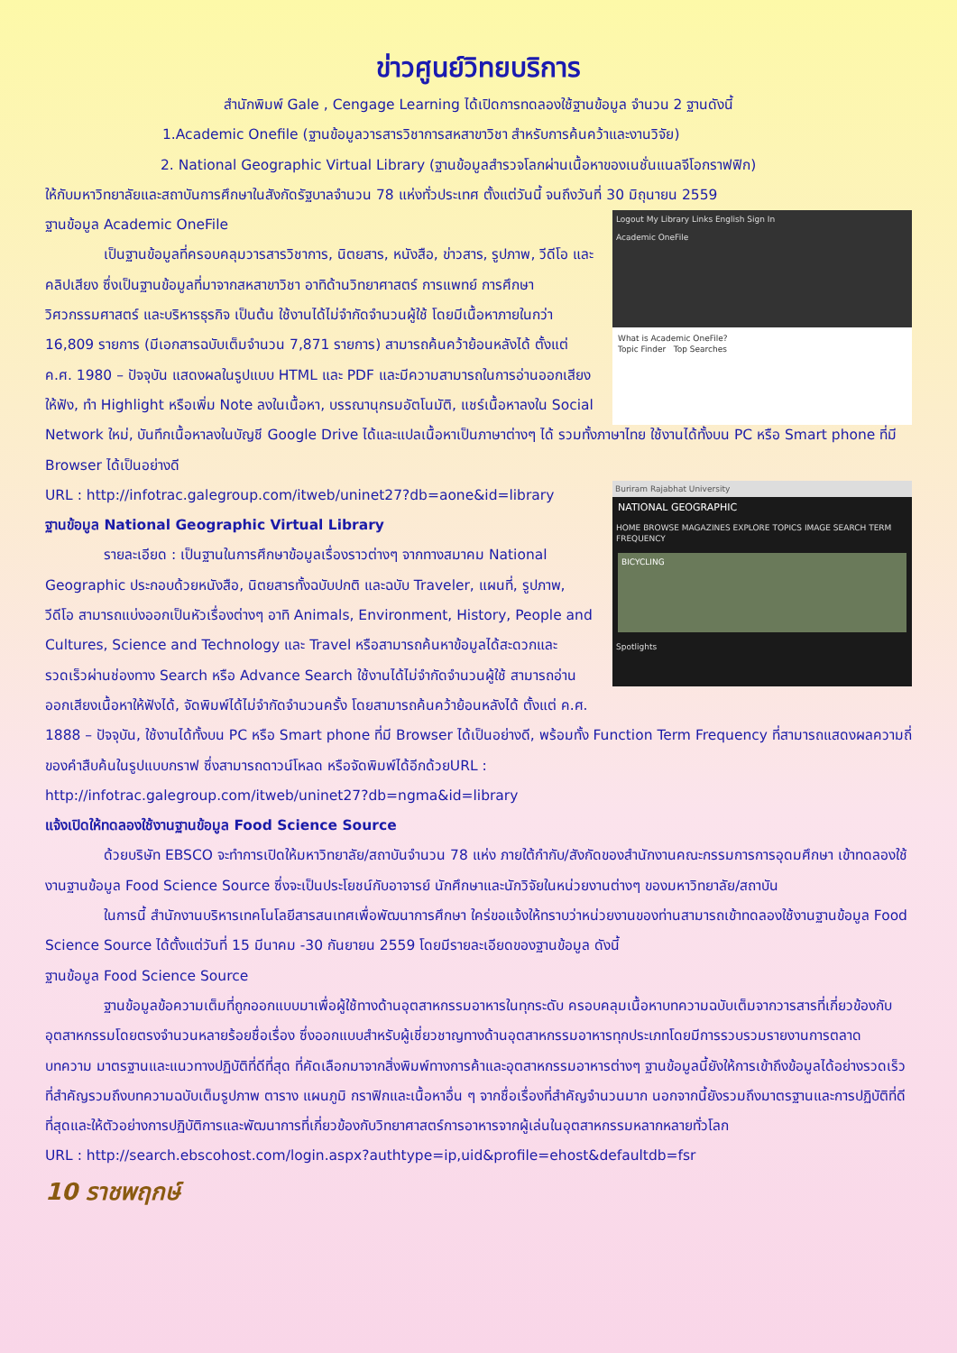ข่าวศูนย์วิทยบริการ
สำนักพิมพ์ Gale , Cengage Learning ได้เปิดการทดลองใช้ฐานข้อมูล จำนวน 2 ฐานดังนี้
1.Academic Onefile (ฐานข้อมูลวารสารวิชาการสหสาขาวิชา สำหรับการค้นคว้าและงานวิจัย)
2. National Geographic Virtual Library (ฐานข้อมูลสำรวจโลกผ่านเนื้อหาของเนชั่นแนลจีโอกราฟฟิก)
ให้กับมหาวิทยาลัยและสถาบันการศึกษาในสังกัดรัฐบาลจำนวน 78 แห่งทั่วประเทศ ตั้งแต่วันนี้ จนถึงวันที่ 30 มิถุนายน 2559
Logout My Library Links English Sign In
Academic OneFile
What is Academic OneFile?
Topic Finder Top Searches
ฐานข้อมูล Academic OneFile
เป็นฐานข้อมูลที่ครอบคลุมวารสารวิชาการ, นิตยสาร, หนังสือ, ข่าวสาร, รูปภาพ, วีดีโอ และคลิปเสียง ซึ่งเป็นฐานข้อมูลที่มาจากสหสาขาวิชา อาทิด้านวิทยาศาสตร์ การแพทย์ การศึกษา วิศวกรรมศาสตร์ และบริหารธุรกิจ เป็นต้น ใช้งานได้ไม่จำกัดจำนวนผู้ใช้ โดยมีเนื้อหาภายในกว่า 16,809 รายการ (มีเอกสารฉบับเต็มจำนวน 7,871 รายการ) สามารถค้นคว้าย้อนหลังได้ ตั้งแต่ ค.ศ. 1980 – ปัจจุบัน แสดงผลในรูปแบบ HTML และ PDF และมีความสามารถในการอ่านออกเสียงให้ฟัง, ทำ Highlight หรือเพิ่ม Note ลงในเนื้อหา, บรรณานุกรมอัตโนมัติ, แชร์เนื้อหาลงใน Social Network ใหม่, บันทึกเนื้อหาลงในบัญชี Google Drive ได้และแปลเนื้อหาเป็นภาษาต่างๆ ได้ รวมทั้งภาษาไทย ใช้งานได้ทั้งบน PC หรือ Smart phone ที่มี Browser ได้เป็นอย่างดี
Buriram Rajabhat University
NATIONAL GEOGRAPHIC
HOME BROWSE MAGAZINES EXPLORE TOPICS IMAGE SEARCH TERM FREQUENCY
BICYCLING
Spotlights
URL : http://infotrac.galegroup.com/itweb/uninet27?db=aone&id=library
ฐานข้อมูล National Geographic Virtual Library
รายละเอียด : เป็นฐานในการศึกษาข้อมูลเรื่องราวต่างๆ จากทางสมาคม National Geographic ประกอบด้วยหนังสือ, นิตยสารทั้งฉบับปกติ และฉบับ Traveler, แผนที่, รูปภาพ, วีดีโอ สามารถแบ่งออกเป็นหัวเรื่องต่างๆ อาทิ Animals, Environment, History, People and Cultures, Science and Technology และ Travel หรือสามารถค้นหาข้อมูลได้สะดวกและรวดเร็วผ่านช่องทาง Search หรือ Advance Search ใช้งานได้ไม่จำกัดจำนวนผู้ใช้ สามารถอ่านออกเสียงเนื้อหาให้ฟังได้, จัดพิมพ์ได้ไม่จำกัดจำนวนครั้ง โดยสามารถค้นคว้าย้อนหลังได้ ตั้งแต่ ค.ศ. 1888 – ปัจจุบัน, ใช้งานได้ทั้งบน PC หรือ Smart phone ที่มี Browser ได้เป็นอย่างดี, พร้อมทั้ง Function Term Frequency ที่สามารถแสดงผลความถี่ของคำสืบค้นในรูปแบบกราฟ ซึ่งสามารถดาวน์โหลด หรือจัดพิมพ์ได้อีกด้วยURL :
http://infotrac.galegroup.com/itweb/uninet27?db=ngma&id=library
แจ้งเปิดให้ทดลองใช้งานฐานข้อมูล Food Science Source
ด้วยบริษัท EBSCO จะทำการเปิดให้มหาวิทยาลัย/สถาบันจำนวน 78 แห่ง ภายใต้กำกับ/สังกัดของสำนักงานคณะกรรมการการอุดมศึกษา เข้าทดลองใช้งานฐานข้อมูล Food Science Source ซึ่งจะเป็นประโยชน์กับอาจารย์ นักศึกษาและนักวิจัยในหน่วยงานต่างๆ ของมหาวิทยาลัย/สถาบัน
ในการนี้ สำนักงานบริหารเทคโนโลยีสารสนเทศเพื่อพัฒนาการศึกษา ใคร่ขอแจ้งให้ทราบว่าหน่วยงานของท่านสามารถเข้าทดลองใช้งานฐานข้อมูล Food Science Source ได้ตั้งแต่วันที่ 15 มีนาคม -30 กันยายน 2559 โดยมีรายละเอียดของฐานข้อมูล ดังนี้
ฐานข้อมูล Food Science Source
ฐานข้อมูลข้อความเต็มที่ถูกออกแบบมาเพื่อผู้ใช้ทางด้านอุตสาหกรรมอาหารในทุกระดับ ครอบคลุมเนื้อหาบทความฉบับเต็มจากวารสารที่เกี่ยวข้องกับอุตสาหกรรมโดยตรงจำนวนหลายร้อยชื่อเรื่อง ซึ่งออกแบบสำหรับผู้เชี่ยวชาญทางด้านอุตสาหกรรมอาหารทุกประเภทโดยมีการรวบรวมรายงานการตลาด บทความ มาตรฐานและแนวทางปฏิบัติที่ดีที่สุด ที่คัดเลือกมาจากสิ่งพิมพ์ทางการค้าและอุตสาหกรรมอาหารต่างๆ ฐานข้อมูลนี้ยังให้การเข้าถึงข้อมูลได้อย่างรวดเร็วที่สำคัญรวมถึงบทความฉบับเต็มรูปภาพ ตาราง แผนภูมิ กราฟิกและเนื้อหาอื่น ๆ จากชื่อเรื่องที่สำคัญจำนวนมาก นอกจากนี้ยังรวมถึงมาตรฐานและการปฏิบัติที่ดีที่สุดและให้ตัวอย่างการปฏิบัติการและพัฒนาการที่เกี่ยวข้องกับวิทยาศาสตร์การอาหารจากผู้เล่นในอุตสาหกรรมหลากหลายทั่วโลก
URL : http://search.ebscohost.com/login.aspx?authtype=ip,uid&profile=ehost&defaultdb=fsr
10 ราชพฤกษ์